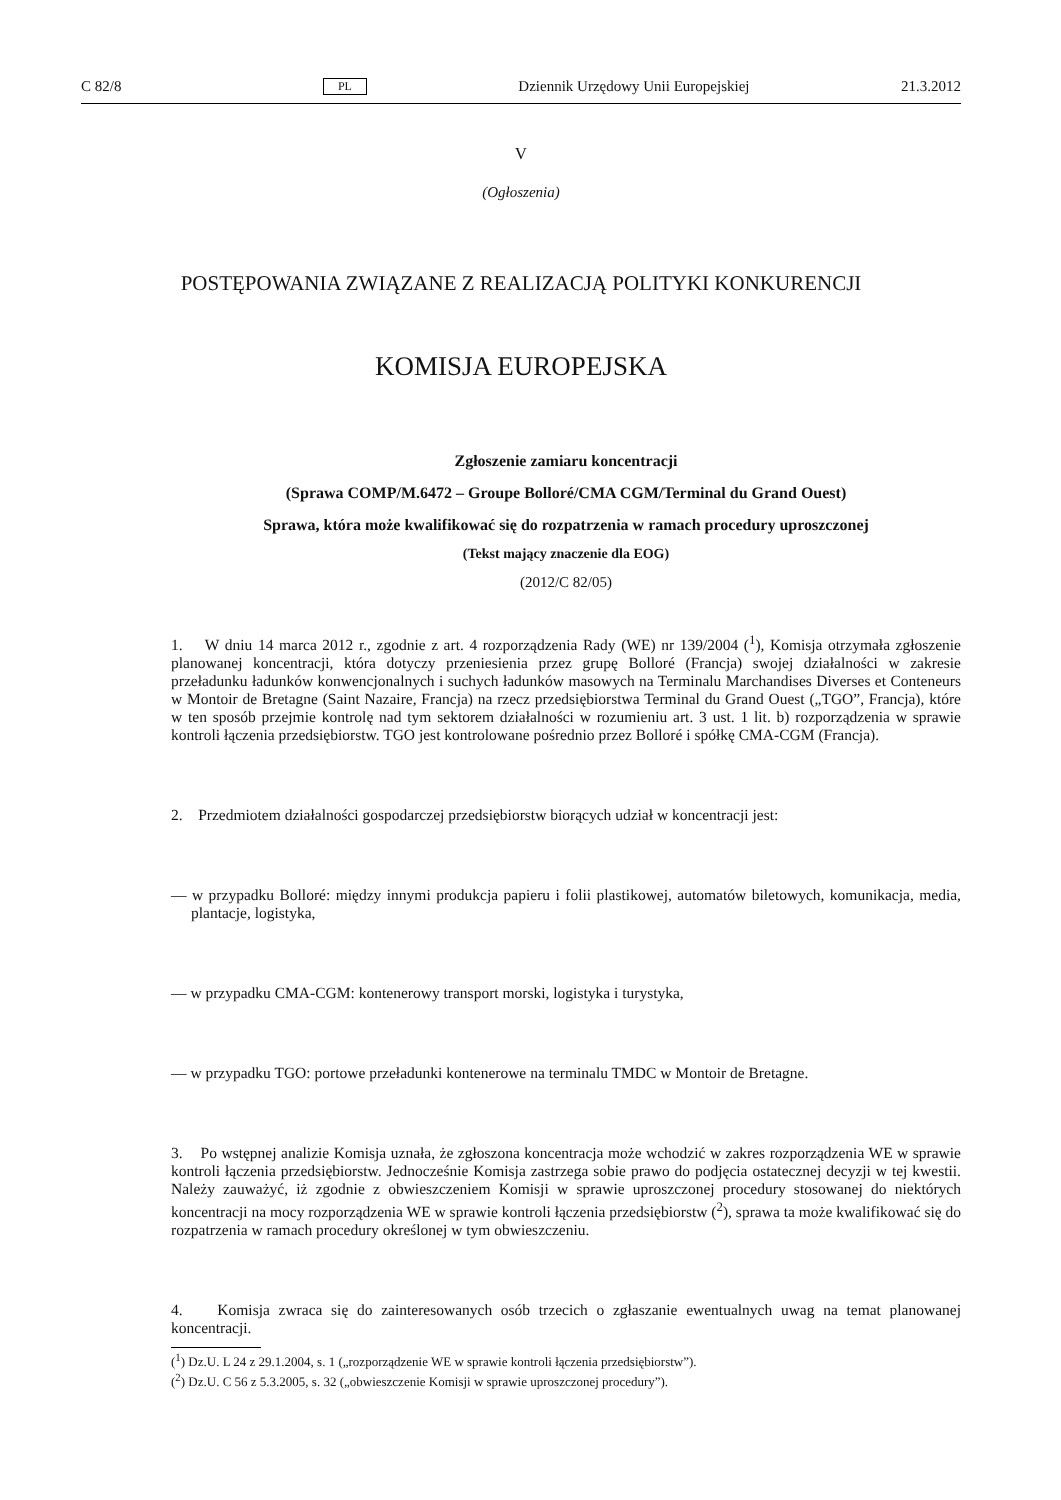C 82/8 PL Dziennik Urzędowy Unii Europejskiej 21.3.2012
V
(Ogłoszenia)
POSTĘPOWANIA ZWIĄZANE Z REALIZACJĄ POLITYKI KONKURENCJI
KOMISJA EUROPEJSKA
Zgłoszenie zamiaru koncentracji
(Sprawa COMP/M.6472 – Groupe Bolloré/CMA CGM/Terminal du Grand Ouest)
Sprawa, która może kwalifikować się do rozpatrzenia w ramach procedury uproszczonej
(Tekst mający znaczenie dla EOG)
(2012/C 82/05)
1. W dniu 14 marca 2012 r., zgodnie z art. 4 rozporządzenia Rady (WE) nr 139/2004 (<sup>1</sup>), Komisja otrzymała zgłoszenie planowanej koncentracji, która dotyczy przeniesienia przez grupę Bolloré (Francja) swojej działalności w zakresie przeładunku ładunków konwencjonalnych i suchych ładunków masowych na Terminalu Marchandises Diverses et Conteneurs w Montoir de Bretagne (Saint Nazaire, Francja) na rzecz przedsiębiorstwa Terminal du Grand Ouest („TGO”, Francja), które w ten sposób przejmie kontrolę nad tym sektorem działalności w rozumieniu art. 3 ust. 1 lit. b) rozporządzenia w sprawie kontroli łączenia przedsiębiorstw. TGO jest kontrolowane pośrednio przez Bolloré i spółkę CMA-CGM (Francja).
2. Przedmiotem działalności gospodarczej przedsiębiorstw biorących udział w koncentracji jest:
— w przypadku Bolloré: między innymi produkcja papieru i folii plastikowej, automatów biletowych, komunikacja, media, plantacje, logistyka,
— w przypadku CMA-CGM: kontenerowy transport morski, logistyka i turystyka,
— w przypadku TGO: portowe przeładunki kontenerowe na terminalu TMDC w Montoir de Bretagne.
3. Po wstępnej analizie Komisja uznała, że zgłoszona koncentracja może wchodzić w zakres rozporządzenia WE w sprawie kontroli łączenia przedsiębiorstw. Jednocześnie Komisja zastrzega sobie prawo do podjęcia ostatecznej decyzji w tej kwestii. Należy zauważyć, iż zgodnie z obwieszczeniem Komisji w sprawie uproszczonej procedury stosowanej do niektórych koncentracji na mocy rozporządzenia WE w sprawie kontroli łączenia przedsiębiorstw (<sup>2</sup>), sprawa ta może kwalifikować się do rozpatrzenia w ramach procedury określonej w tym obwieszczeniu.
4. Komisja zwraca się do zainteresowanych osób trzecich o zgłaszanie ewentualnych uwag na temat planowanej koncentracji.
(<sup>1</sup>) Dz.U. L 24 z 29.1.2004, s. 1 („rozporządzenie WE w sprawie kontroli łączenia przedsiębiorstw”).
(<sup>2</sup>) Dz.U. C 56 z 5.3.2005, s. 32 („obwieszczenie Komisji w sprawie uproszczonej procedury”).